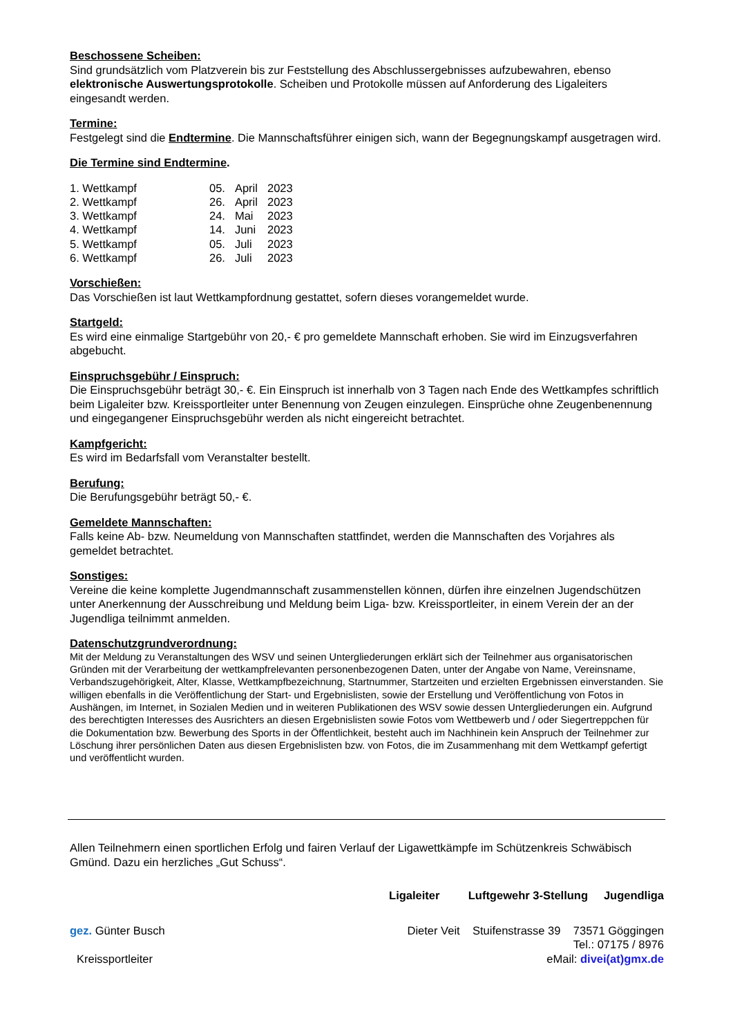Beschossene Scheiben:
Sind grundsätzlich vom Platzverein bis zur Feststellung des Abschlussergebnisses aufzubewahren, ebenso elektronische Auswertungsprotokolle. Scheiben und Protokolle müssen auf Anforderung des Ligaleiters eingesandt werden.
Termine:
Festgelegt sind die Endtermine. Die Mannschaftsführer einigen sich, wann der Begegnungskampf ausgetragen wird.
Die Termine sind Endtermine.
| 1. Wettkampf | 05. | April | 2023 |
| 2. Wettkampf | 26. | April | 2023 |
| 3. Wettkampf | 24. | Mai | 2023 |
| 4. Wettkampf | 14. | Juni | 2023 |
| 5. Wettkampf | 05. | Juli | 2023 |
| 6. Wettkampf | 26. | Juli | 2023 |
Vorschießen:
Das Vorschießen ist laut Wettkampfordnung gestattet, sofern dieses vorangemeldet wurde.
Startgeld:
Es wird eine einmalige Startgebühr von 20,- € pro gemeldete Mannschaft erhoben. Sie wird im Einzugsverfahren abgebucht.
Einspruchsgebühr / Einspruch:
Die Einspruchsgebühr beträgt 30,- €. Ein Einspruch ist innerhalb von 3 Tagen nach Ende des Wettkampfes schriftlich beim Ligaleiter bzw. Kreissportleiter unter Benennung von Zeugen einzulegen. Einsprüche ohne Zeugenbenennung und eingegangener Einspruchsgebühr werden als nicht eingereicht betrachtet.
Kampfgericht:
Es wird im Bedarfsfall vom Veranstalter bestellt.
Berufung:
Die Berufungsgebühr beträgt 50,- €.
Gemeldete Mannschaften:
Falls keine Ab- bzw. Neumeldung von Mannschaften stattfindet, werden die Mannschaften des Vorjahres als gemeldet betrachtet.
Sonstiges:
Vereine die keine komplette Jugendmannschaft zusammenstellen können, dürfen ihre einzelnen Jugendschützen unter Anerkennung der Ausschreibung und Meldung beim Liga- bzw. Kreissportleiter, in einem Verein der an der Jugendliga teilnimmt anmelden.
Datenschutzgrundverordnung:
Mit der Meldung zu Veranstaltungen des WSV und seinen Untergliederungen erklärt sich der Teilnehmer aus organisatorischen Gründen mit der Verarbeitung der wettkampfrelevanten personenbezogenen Daten, unter der Angabe von Name, Vereinsname, Verbandszugehörigkeit, Alter, Klasse, Wettkampfbezeichnung, Startnummer, Startzeiten und erzielten Ergebnissen einverstanden. Sie willigen ebenfalls in die Veröffentlichung der Start- und Ergebnislisten, sowie der Erstellung und Veröffentlichung von Fotos in Aushängen, im Internet, in Sozialen Medien und in weiteren Publikationen des WSV sowie dessen Untergliederungen ein. Aufgrund des berechtigten Interesses des Ausrichters an diesen Ergebnislisten sowie Fotos vom Wettbewerb und / oder Siegertreppchen für die Dokumentation bzw. Bewerbung des Sports in der Öffentlichkeit, besteht auch im Nachhinein kein Anspruch der Teilnehmer zur Löschung ihrer persönlichen Daten aus diesen Ergebnislisten bzw. von Fotos, die im Zusammenhang mit dem Wettkampf gefertigt und veröffentlicht wurden.
Allen Teilnehmern einen sportlichen Erfolg und fairen Verlauf der Ligawettkämpfe im Schützenkreis Schwäbisch Gmünd. Dazu ein herzliches „Gut Schuss“.
Ligaleiter Luftgewehr 3-Stellung Jugendliga
gez. Günter Busch
Kreissportleiter
Dieter Veit Stuifenstrasse 39 73571 Göggingen
Tel.: 07175 / 8976
eMail: divei(at)gmx.de